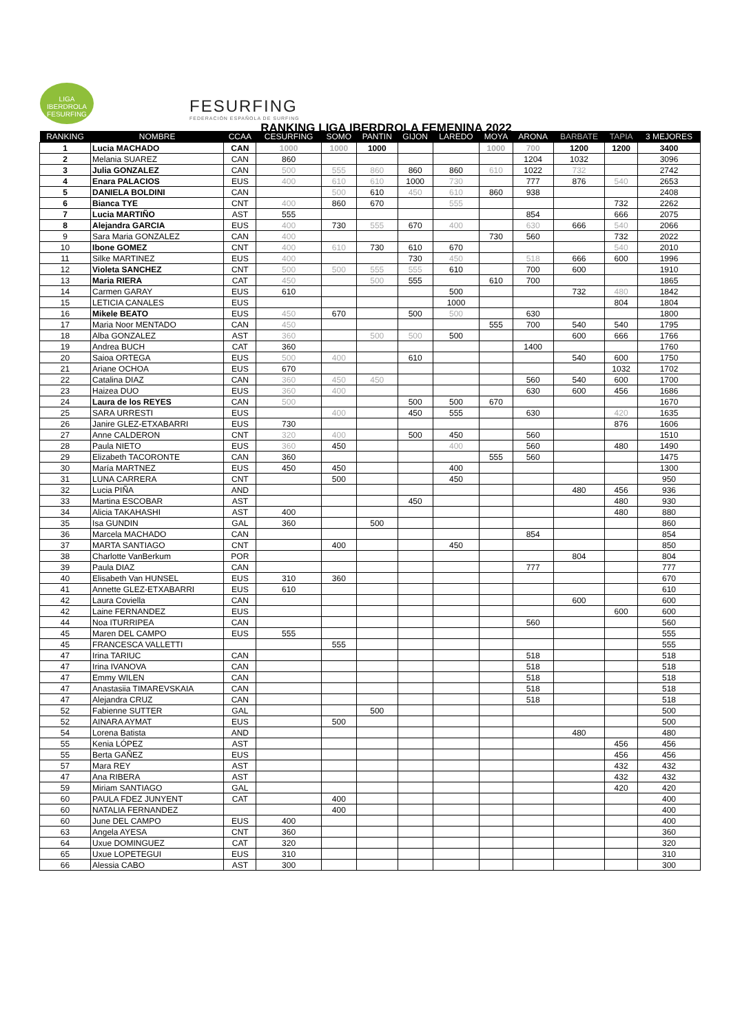LIGA IBERDROLA FESURFING
FESURFING
FEDERACIÓN ESPAÑOLA DE SURFING
RANKING LIGA IBERDROLA FEMENINA 2022
| RANKING | NOMBRE | CCAA | CESURFING | SOMO | PANTIN | GIJON | LAREDO | MOYA | ARONA | BARBATE | TAPIA | 3 MEJORES |
| --- | --- | --- | --- | --- | --- | --- | --- | --- | --- | --- | --- | --- |
| 1 | Lucia MACHADO | CAN | 1000 | 1000 | 1000 | | | 1000 | 700 | 1200 | 1200 | 3400 |
| 2 | Melania SUAREZ | CAN | 860 | | | | | | 1204 | 1032 | | 3096 |
| 3 | Julia GONZALEZ | CAN | 500 | 555 | 860 | 860 | 860 | 610 | 1022 | 732 | | 2742 |
| 4 | Enara PALACIOS | EUS | 400 | 610 | 610 | 1000 | 730 | | 777 | 876 | 540 | 2653 |
| 5 | DANIELA BOLDINI | CAN | | 500 | 610 | 450 | 610 | 860 | 938 | | | 2408 |
| 6 | Bianca TYE | CNT | 400 | 860 | 670 | | 555 | | | | 732 | 2262 |
| 7 | Lucia MARTIÑO | AST | 555 | | | | | | 854 | | 666 | 2075 |
| 8 | Alejandra GARCIA | EUS | 400 | 730 | 555 | 670 | 400 | | 630 | 666 | 540 | 2066 |
| 9 | Sara Maria GONZALEZ | CAN | 400 | | | | | 730 | 560 | | 732 | 2022 |
| 10 | Ibone GOMEZ | CNT | 400 | 610 | 730 | 610 | 670 | | | | 540 | 2010 |
| 11 | Silke MARTINEZ | EUS | 400 | | | 730 | 450 | | 518 | 666 | 600 | 1996 |
| 12 | Violeta SANCHEZ | CNT | 500 | 500 | 555 | 555 | 610 | | 700 | 600 | | 1910 |
| 13 | Maria RIERA | CAT | 450 | | 500 | 555 | | 610 | 700 | | | 1865 |
| 14 | Carmen GARAY | EUS | 610 | | | | 500 | | | 732 | 480 | 1842 |
| 15 | LETICIA CANALES | EUS | | | | | 1000 | | | | 804 | 1804 |
| 16 | Mikele BEATO | EUS | 450 | 670 | | 500 | 500 | | 630 | | | 1800 |
| 17 | Maria Noor MENTADO | CAN | 450 | | | | | 555 | 700 | 540 | 540 | 1795 |
| 18 | Alba GONZALEZ | AST | 360 | | 500 | 500 | 500 | | | 600 | 666 | 1766 |
| 19 | Andrea BUCH | CAT | 360 | | | | | | 1400 | | | 1760 |
| 20 | Saioa ORTEGA | EUS | 500 | 400 | | 610 | | | | 540 | 600 | 1750 |
| 21 | Ariane OCHOA | EUS | 670 | | | | | | | | 1032 | 1702 |
| 22 | Catalina DIAZ | CAN | 360 | 450 | 450 | | | | 560 | 540 | 600 | 1700 |
| 23 | Haizea DUO | EUS | 360 | 400 | | | | | 630 | 600 | 456 | 1686 |
| 24 | Laura de los REYES | CAN | 500 | | | 500 | 500 | 670 | | | | 1670 |
| 25 | SARA URRESTI | EUS | | 400 | | 450 | 555 | | 630 | | 420 | 1635 |
| 26 | Janire GLEZ-ETXABARRI | EUS | 730 | | | | | | | | 876 | 1606 |
| 27 | Anne CALDERON | CNT | 320 | 400 | | 500 | 450 | | 560 | | | 1510 |
| 28 | Paula NIETO | EUS | 360 | 450 | | | 400 | | 560 | | 480 | 1490 |
| 29 | Elizabeth TACORONTE | CAN | 360 | | | | | 555 | 560 | | | 1475 |
| 30 | María MARTNEZ | EUS | 450 | 450 | | | 400 | | | | | 1300 |
| 31 | LUNA CARRERA | CNT | | 500 | | | 450 | | | | | 950 |
| 32 | Lucia PIÑA | AND | | | | | | | | 480 | 456 | 936 |
| 33 | Martina ESCOBAR | AST | | | | 450 | | | | | 480 | 930 |
| 34 | Alicia TAKAHASHI | AST | 400 | | | | | | | | 480 | 880 |
| 35 | Isa GUNDIN | GAL | 360 | | 500 | | | | | | | 860 |
| 36 | Marcela MACHADO | CAN | | | | | | | 854 | | | 854 |
| 37 | MARTA SANTIAGO | CNT | | 400 | | | 450 | | | | | 850 |
| 38 | Charlotte VanBerkum | POR | | | | | | | | 804 | | 804 |
| 39 | Paula DIAZ | CAN | | | | | | | 777 | | | 777 |
| 40 | Elisabeth Van HUNSEL | EUS | 310 | 360 | | | | | | | | 670 |
| 41 | Annette GLEZ-ETXABARRI | EUS | 610 | | | | | | | | | 610 |
| 42 | Laura Coviella | CAN | | | | | | | | 600 | | 600 |
| 42 | Laine FERNANDEZ | EUS | | | | | | | | | 600 | 600 |
| 44 | Noa ITURRIPEA | CAN | | | | | | | 560 | | | 560 |
| 45 | Maren DEL CAMPO | EUS | 555 | | | | | | | | | 555 |
| 45 | FRANCESCA VALLETTI | | | 555 | | | | | | | | 555 |
| 47 | Irina TARIUC | CAN | | | | | | | 518 | | | 518 |
| 47 | Irina IVANOVA | CAN | | | | | | | 518 | | | 518 |
| 47 | Emmy WILEN | CAN | | | | | | | 518 | | | 518 |
| 47 | Anastasiia TIMAREVSKAIA | CAN | | | | | | | 518 | | | 518 |
| 47 | Alejandra CRUZ | CAN | | | | | | | 518 | | | 518 |
| 52 | Fabienne SUTTER | GAL | | | 500 | | | | | | | 500 |
| 52 | AINARA AYMAT | EUS | | 500 | | | | | | | | 500 |
| 54 | Lorena Batista | AND | | | | | | | | 480 | | 480 |
| 55 | Kenia LÓPEZ | AST | | | | | | | | | 456 | 456 |
| 55 | Berta GAÑEZ | EUS | | | | | | | | | 456 | 456 |
| 57 | Mara REY | AST | | | | | | | | | 432 | 432 |
| 47 | Ana RIBERA | AST | | | | | | | | | 432 | 432 |
| 59 | Miriam SANTIAGO | GAL | | | | | | | | | 420 | 420 |
| 60 | PAULA FDEZ JUNYENT | CAT | | 400 | | | | | | | | 400 |
| 60 | NATALIA FERNANDEZ | | | 400 | | | | | | | | 400 |
| 60 | June DEL CAMPO | EUS | 400 | | | | | | | | | 400 |
| 63 | Angela AYESA | CNT | 360 | | | | | | | | | 360 |
| 64 | Uxue DOMINGUEZ | CAT | 320 | | | | | | | | | 320 |
| 65 | Uxue LOPETEGUI | EUS | 310 | | | | | | | | | 310 |
| 66 | Alessia CABO | AST | 300 | | | | | | | | | 300 |